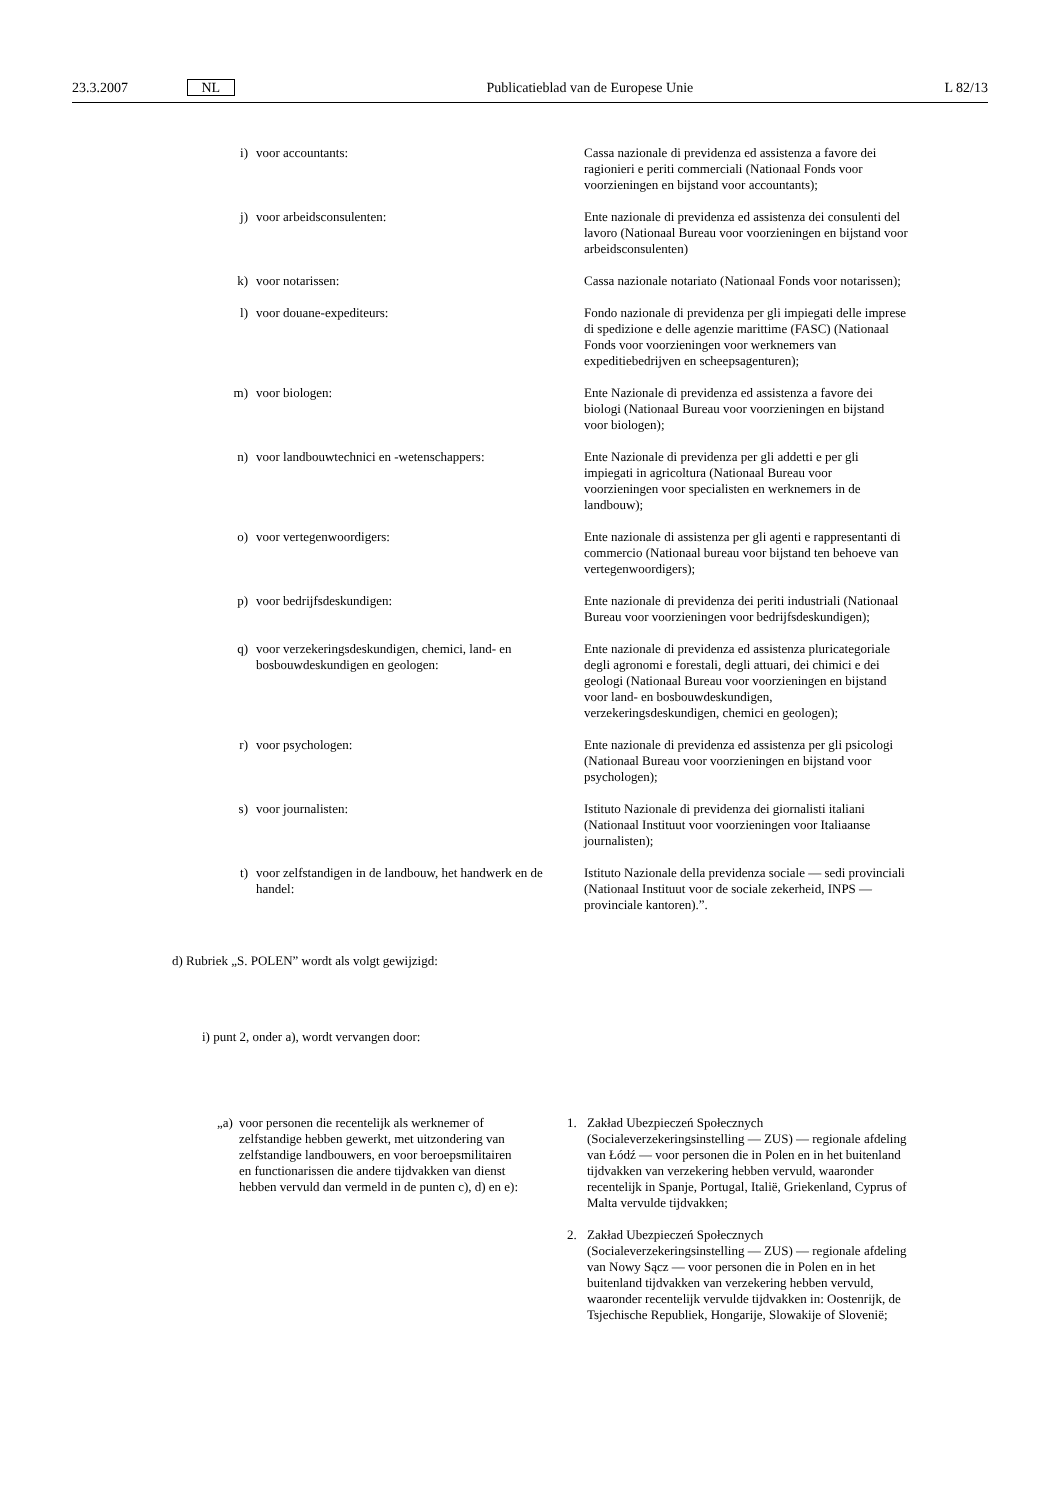23.3.2007 NL Publicatieblad van de Europese Unie L 82/13
i) voor accountants: Cassa nazionale di previdenza ed assistenza a favore dei ragionieri e periti commerciali (Nationaal Fonds voor voorzieningen en bijstand voor accountants);
j) voor arbeidsconsulenten: Ente nazionale di previdenza ed assistenza dei consulenti del lavoro (Nationaal Bureau voor voorzieningen en bijstand voor arbeidsconsulenten)
k) voor notarissen: Cassa nazionale notariato (Nationaal Fonds voor notarissen);
l) voor douane-expediteurs: Fondo nazionale di previdenza per gli impiegati delle imprese di spedizione e delle agenzie marittime (FASC) (Nationaal Fonds voor voorzieningen voor werknemers van expeditiebedrijven en scheepsagenturen);
m) voor biologen: Ente Nazionale di previdenza ed assistenza a favore dei biologi (Nationaal Bureau voor voorzieningen en bijstand voor biologen);
n) voor landbouwtechnici en -wetenschappers:
Ente Nazionale di previdenza per gli addetti e per gli impiegati in agricoltura (Nationaal Bureau voor voorzieningen voor specialisten en werknemers in de landbouw);
o) voor vertegenwoordigers: Ente nazionale di assistenza per gli agenti e rappresentanti di commercio (Nationaal bureau voor bijstand ten behoeve van vertegenwoordigers);
p) voor bedrijfsdeskundigen: Ente nazionale di previdenza dei periti industriali (Nationaal Bureau voor voorzieningen voor bedrijfsdeskundigen);
q) voor verzekeringsdeskundigen, chemici, land- en bosbouwdeskundigen en geologen:
Ente nazionale di previdenza ed assistenza pluricategoriale degli agronomi e forestali, degli attuari, dei chimici e dei geologi (Nationaal Bureau voor voorzieningen en bijstand voor land- en bosbouwdeskundigen, verzekeringsdeskundigen, chemici en geologen);
r) voor psychologen: Ente nazionale di previdenza ed assistenza per gli psicologi (Nationaal Bureau voor voorzieningen en bijstand voor psychologen);
s) voor journalisten: Istituto Nazionale di previdenza dei giornalisti italiani (Nationaal Instituut voor voorzieningen voor Italiaanse journalisten);
t) voor zelfstandigen in de landbouw, het handwerk en de handel:
Istituto Nazionale della previdenza sociale — sedi provinciali (Nationaal Instituut voor de sociale zekerheid, INPS — provinciale kantoren).”.
d) Rubriek „S. POLEN” wordt als volgt gewijzigd:
i) punt 2, onder a), wordt vervangen door:
„a) voor personen die recentelijk als werknemer of zelfstandige hebben gewerkt, met uitzondering van zelfstandige landbouwers, en voor beroepsmilitairen en functionarissen die andere tijdvakken van dienst hebben vervuld dan vermeld in de punten c), d) en e):
1. Zakład Ubezpieczeń Społecznych (Socialeverzekeringsinstelling — ZUS) — regionale afdeling van Łódź — voor personen die in Polen en in het buitenland tijdvakken van verzekering hebben vervuld, waaronder recentelijk in Spanje, Portugal, Italië, Griekenland, Cyprus of Malta vervulde tijdvakken;
2. Zakład Ubezpieczeń Społecznych (Socialeverzekeringsinstelling — ZUS) — regionale afdeling van Nowy Sącz — voor personen die in Polen en in het buitenland tijdvakken van verzekering hebben vervuld, waaronder recentelijk vervulde tijdvakken in: Oostenrijk, de Tsjechische Republiek, Hongarije, Slowakije of Slovenië;